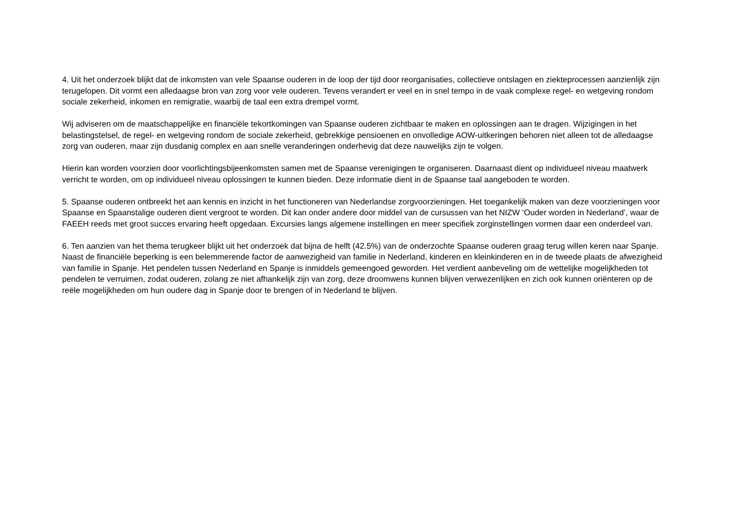4. Uit het onderzoek blijkt dat de inkomsten van vele Spaanse ouderen in de loop der tijd door reorganisaties, collectieve ontslagen en ziekteprocessen aanzienlijk zijn terugelopen. Dit vormt een alledaagse bron van zorg voor vele ouderen. Tevens verandert er veel en in snel tempo in de vaak complexe regel- en wetgeving rondom sociale zekerheid, inkomen en remigratie, waarbij de taal een extra drempel vormt.
Wij adviseren om de maatschappelijke en financiële tekortkomingen van Spaanse ouderen zichtbaar te maken en oplossingen aan te dragen. Wijzigingen in het belastingstelsel, de regel- en wetgeving rondom de sociale zekerheid, gebrekkige pensioenen en onvolledige AOW-uitkeringen behoren niet alleen tot de alledaagse zorg van ouderen, maar zijn dusdanig complex en aan snelle veranderingen onderhevig dat deze nauwelijks zijn te volgen.
Hierin kan worden voorzien door voorlichtingsbijeenkomsten samen met de Spaanse verenigingen te organiseren. Daarnaast dient op individueel niveau maatwerk verricht te worden, om op individueel niveau oplossingen te kunnen bieden. Deze informatie dient in de Spaanse taal aangeboden te worden.
5. Spaanse ouderen ontbreekt het aan kennis en inzicht in het functioneren van Nederlandse zorgvoorzieningen. Het toegankelijk maken van deze voorzieningen voor Spaanse en Spaanstalige ouderen dient vergroot te worden. Dit kan onder andere door middel van de cursussen van het NIZW ‘Ouder worden in Nederland’, waar de FAEEH reeds met groot succes ervaring heeft opgedaan. Excursies langs algemene instellingen en meer specifiek zorginstellingen vormen daar een onderdeel van.
6. Ten aanzien van het thema terugkeer blijkt uit het onderzoek dat bijna de helft (42.5%) van de onderzochte Spaanse ouderen graag terug willen keren naar Spanje. Naast de financiële beperking is een belemmerende factor de aanwezigheid van familie in Nederland, kinderen en kleinkinderen en in de tweede plaats de afwezigheid van familie in Spanje. Het pendelen tussen Nederland en Spanje is inmiddels gemeengoed geworden. Het verdient aanbeveling om de wettelijke mogelijkheden tot pendelen te verruimen, zodat ouderen, zolang ze niet afhankelijk zijn van zorg, deze droomwens kunnen blijven verwezenlijken en zich ook kunnen oriënteren op de reële mogelijkheden om hun oudere dag in Spanje door te brengen of in Nederland te blijven.